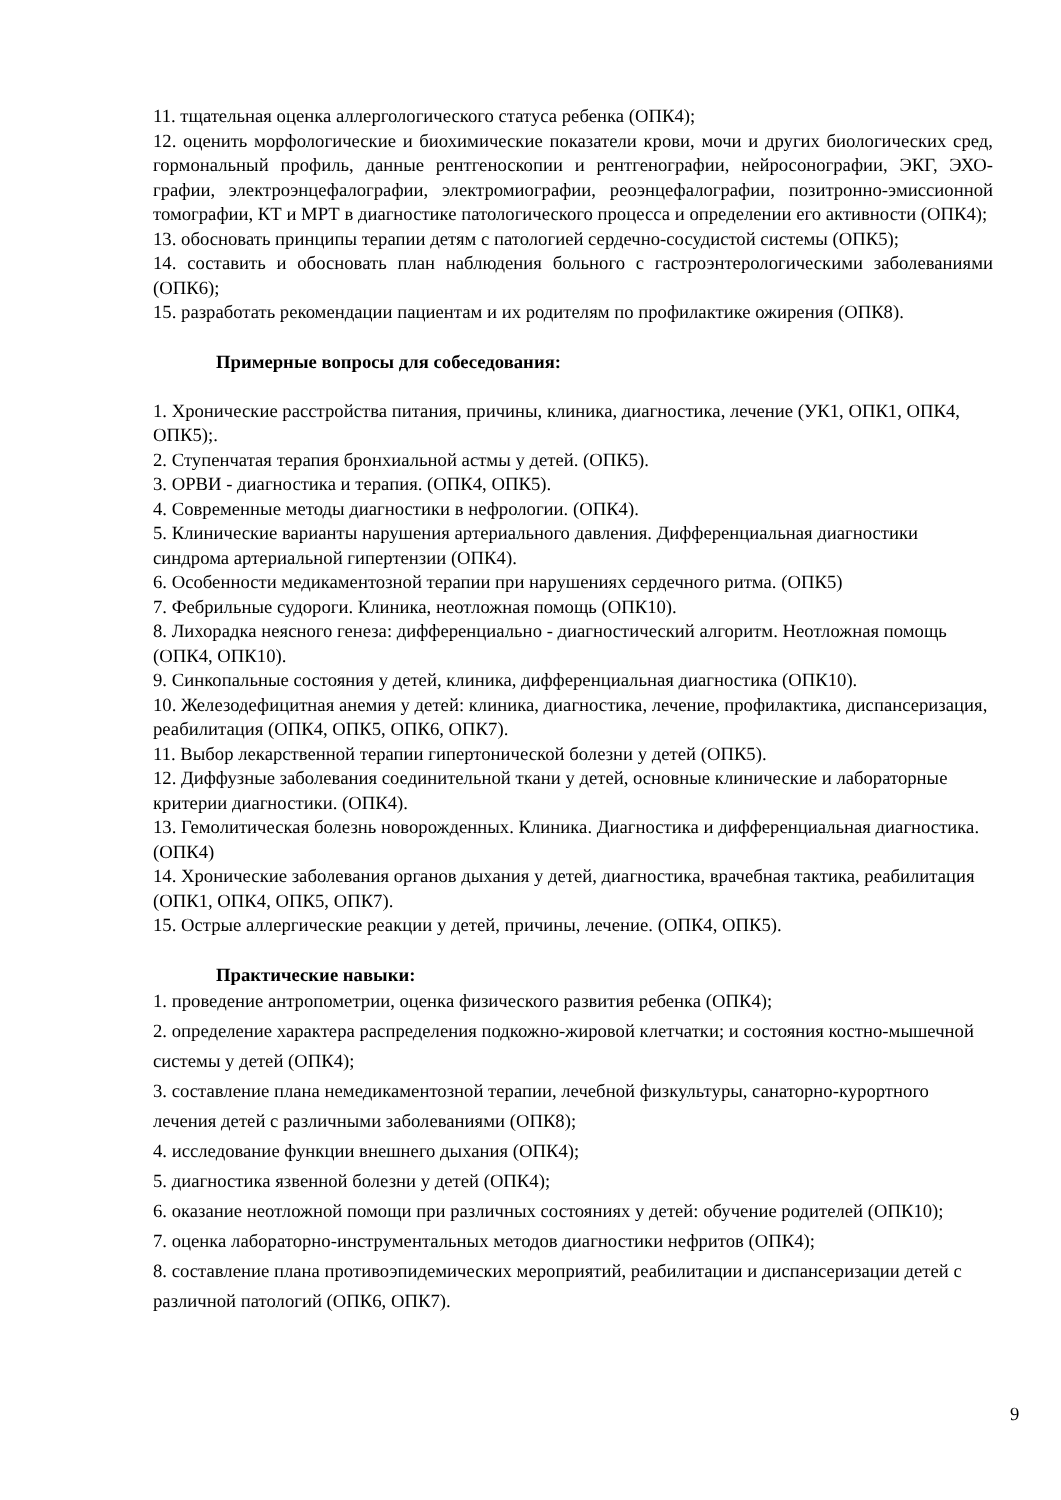11. тщательная оценка аллергологического статуса ребенка (ОПК4);
12. оценить морфологические и биохимические показатели крови, мочи и других биологических сред, гормональный профиль, данные рентгеноскопии и рентгенографии, нейросонографии, ЭКГ, ЭХО-графии, электроэнцефалографии, электромиографии, реоэнцефалографии, позитронно-эмиссионной томографии, КТ и МРТ в диагностике патологического процесса и определении его активности (ОПК4);
13. обосновать принципы терапии детям с патологией сердечно-сосудистой системы (ОПК5);
14. составить и обосновать план наблюдения больного с гастроэнтерологическими заболеваниями (ОПК6);
15. разработать рекомендации пациентам и их родителям по профилактике ожирения (ОПК8).
Примерные вопросы для собеседования:
1. Хронические расстройства питания, причины, клиника, диагностика, лечение (УК1, ОПК1, ОПК4, ОПК5);.
2. Ступенчатая терапия бронхиальной астмы у детей. (ОПК5).
3. ОРВИ - диагностика и терапия. (ОПК4, ОПК5).
4. Современные методы диагностики в нефрологии. (ОПК4).
5. Клинические варианты нарушения артериального давления. Дифференциальная диагностики синдрома артериальной гипертензии (ОПК4).
6. Особенности медикаментозной терапии при нарушениях сердечного ритма. (ОПК5)
7. Фебрильные судороги. Клиника, неотложная помощь (ОПК10).
8. Лихорадка неясного генеза: дифференциально - диагностический алгоритм. Неотложная помощь (ОПК4, ОПК10).
9. Синкопальные состояния у детей, клиника, дифференциальная диагностика (ОПК10).
10. Железодефицитная анемия у детей: клиника, диагностика, лечение, профилактика, диспансеризация, реабилитация (ОПК4, ОПК5, ОПК6, ОПК7).
11. Выбор лекарственной терапии гипертонической болезни у детей (ОПК5).
12. Диффузные заболевания соединительной ткани у детей, основные клинические и лабораторные критерии диагностики. (ОПК4).
13. Гемолитическая болезнь новорожденных. Клиника. Диагностика и дифференциальная диагностика. (ОПК4)
14. Хронические заболевания органов дыхания у детей, диагностика, врачебная тактика, реабилитация (ОПК1, ОПК4, ОПК5, ОПК7).
15. Острые аллергические реакции у детей, причины, лечение. (ОПК4, ОПК5).
Практические навыки:
1. проведение антропометрии, оценка физического развития ребенка (ОПК4);
2. определение характера распределения подкожно-жировой клетчатки; и состояния костно-мышечной системы у детей (ОПК4);
3. составление плана немедикаментозной терапии, лечебной физкультуры, санаторно-курортного лечения детей с различными заболеваниями (ОПК8);
4. исследование функции внешнего дыхания (ОПК4);
5. диагностика язвенной болезни у детей (ОПК4);
6. оказание неотложной помощи при различных состояниях у детей: обучение родителей (ОПК10);
7. оценка лабораторно-инструментальных методов диагностики нефритов (ОПК4);
8. составление плана противоэпидемических мероприятий, реабилитации и диспансеризации детей с различной патологий (ОПК6, ОПК7).
9